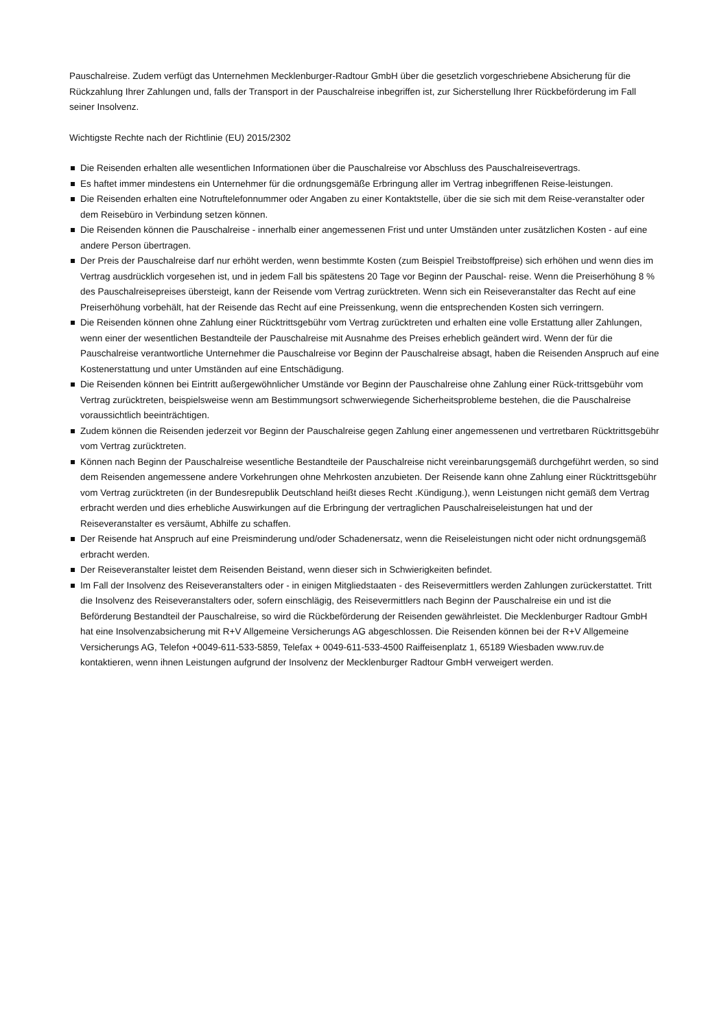Pauschalreise. Zudem verfügt das Unternehmen Mecklenburger-Radtour GmbH über die gesetzlich vorgeschriebene Absicherung für die Rückzahlung Ihrer Zahlungen und, falls der Transport in der Pauschalreise inbegriffen ist, zur Sicherstellung Ihrer Rückbeförderung im Fall seiner Insolvenz.
Wichtigste Rechte nach der Richtlinie (EU) 2015/2302
Die Reisenden erhalten alle wesentlichen Informationen über die Pauschalreise vor Abschluss des Pauschalreisevertrags.
Es haftet immer mindestens ein Unternehmer für die ordnungsgemäße Erbringung aller im Vertrag inbegriffenen Reise-leistungen.
Die Reisenden erhalten eine Notruftelefonnummer oder Angaben zu einer Kontaktstelle, über die sie sich mit dem Reise-veranstalter oder dem Reisebüro in Verbindung setzen können.
Die Reisenden können die Pauschalreise - innerhalb einer angemessenen Frist und unter Umständen unter zusätzlichen Kosten - auf eine andere Person übertragen.
Der Preis der Pauschalreise darf nur erhöht werden, wenn bestimmte Kosten (zum Beispiel Treibstoffpreise) sich erhöhen und wenn dies im Vertrag ausdrücklich vorgesehen ist, und in jedem Fall bis spätestens 20 Tage vor Beginn der Pauschal- reise. Wenn die Preiserhöhung 8 % des Pauschalreisepreises übersteigt, kann der Reisende vom Vertrag zurücktreten. Wenn sich ein Reiseveranstalter das Recht auf eine Preiserhöhung vorbehält, hat der Reisende das Recht auf eine Preissenkung, wenn die entsprechenden Kosten sich verringern.
Die Reisenden können ohne Zahlung einer Rücktrittsgebühr vom Vertrag zurücktreten und erhalten eine volle Erstattung aller Zahlungen, wenn einer der wesentlichen Bestandteile der Pauschalreise mit Ausnahme des Preises erheblich geändert wird. Wenn der für die Pauschalreise verantwortliche Unternehmer die Pauschalreise vor Beginn der Pauschalreise absagt, haben die Reisenden Anspruch auf eine Kostenerstattung und unter Umständen auf eine Entschädigung.
Die Reisenden können bei Eintritt außergewöhnlicher Umstände vor Beginn der Pauschalreise ohne Zahlung einer Rück-trittsgebühr vom Vertrag zurücktreten, beispielsweise wenn am Bestimmungsort schwerwiegende Sicherheitsprobleme bestehen, die die Pauschalreise voraussichtlich beeinträchtigen.
Zudem können die Reisenden jederzeit vor Beginn der Pauschalreise gegen Zahlung einer angemessenen und vertretbaren Rücktrittsgebühr vom Vertrag zurücktreten.
Können nach Beginn der Pauschalreise wesentliche Bestandteile der Pauschalreise nicht vereinbarungsgemäß durchgeführt werden, so sind dem Reisenden angemessene andere Vorkehrungen ohne Mehrkosten anzubieten. Der Reisende kann ohne Zahlung einer Rücktrittsgebühr vom Vertrag zurücktreten (in der Bundesrepublik Deutschland heißt dieses Recht .Kündigung.), wenn Leistungen nicht gemäß dem Vertrag erbracht werden und dies erhebliche Auswirkungen auf die Erbringung der vertraglichen Pauschalreiseleistungen hat und der Reiseveranstalter es versäumt, Abhilfe zu schaffen.
Der Reisende hat Anspruch auf eine Preisminderung und/oder Schadenersatz, wenn die Reiseleistungen nicht oder nicht ordnungsgemäß erbracht werden.
Der Reiseveranstalter leistet dem Reisenden Beistand, wenn dieser sich in Schwierigkeiten befindet.
Im Fall der Insolvenz des Reiseveranstalters oder - in einigen Mitgliedstaaten - des Reisevermittlers werden Zahlungen zurückerstattet. Tritt die Insolvenz des Reiseveranstalters oder, sofern einschlägig, des Reisevermittlers nach Beginn der Pauschalreise ein und ist die Beförderung Bestandteil der Pauschalreise, so wird die Rückbeförderung der Reisenden gewährleistet. Die Mecklenburger Radtour GmbH hat eine Insolvenzabsicherung mit R+V Allgemeine Versicherungs AG abgeschlossen. Die Reisenden können bei der R+V Allgemeine Versicherungs AG, Telefon +0049-611-533-5859, Telefax + 0049-611-533-4500 Raiffeisenplatz 1, 65189 Wiesbaden www.ruv.de kontaktieren, wenn ihnen Leistungen aufgrund der Insolvenz der Mecklenburger Radtour GmbH verweigert werden.